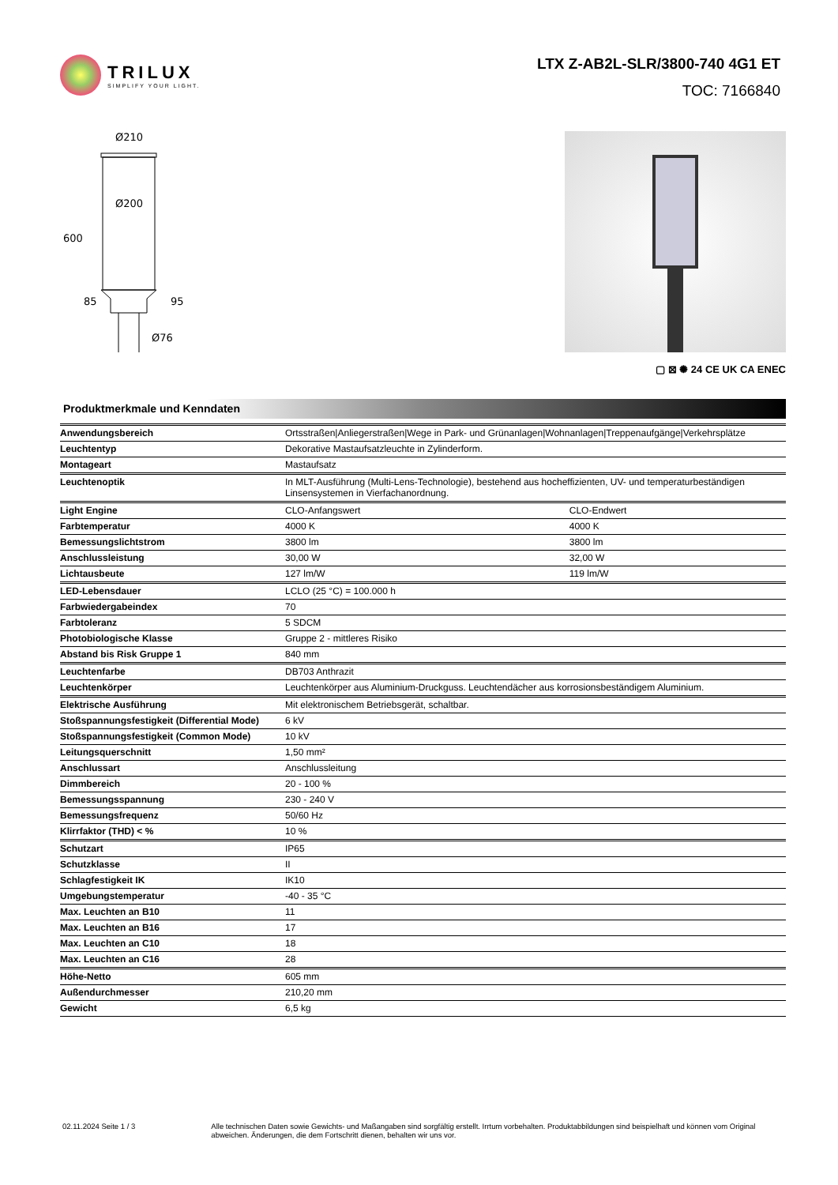TRILUX
SIMPLIFY YOUR LIGHT.
LTX Z-AB2L-SLR/3800-740 4G1 ET
TOC: 7166840
Ø210
Ø200
600
85
95
Ø76
▢ ⊠ ✺ 24 CE UK CA ENEC
Produktmerkmale und Kenndaten
| Anwendungsbereich | Ortsstraßen/Anliegerstraßen/Wege in Park- und Grünanlagen/Wohnanlagen/Treppenaufgänge/Verkehrsplätze | |
| Leuchtentyp | Dekorative Mastaufsatzleuchte in Zylinderform. | |
| Montageart | Mastaufsatz | |
| Leuchtenoptik | In MLT-Ausführung (Multi-Lens-Technologie), bestehend aus hocheffizienten, UV- und temperaturbeständigen Linsensystemen in Vierfachanordnung. | |
| Light Engine | CLO-Anfangswert | CLO-Endwert |
| Farbtemperatur | 4000 K | 4000 K |
| Bemessungslichtstrom | 3800 lm | 3800 lm |
| Anschlussleistung | 30,00 W | 32,00 W |
| Lichtausbeute | 127 lm/W | 119 lm/W |
| LED-Lebensdauer | LCLO (25 °C) = 100.000 h | |
| Farbwiedergabeindex | 70 | |
| Farbtoleranz | 5 SDCM | |
| Photobiologische Klasse | Gruppe 2 - mittleres Risiko | |
| Abstand bis Risk Gruppe 1 | 840 mm | |
| Leuchtenfarbe | DB703 Anthrazit | |
| Leuchtenkörper | Leuchtenkörper aus Aluminium-Druckguss. Leuchtendächer aus korrosionsbeständigem Aluminium. | |
| Elektrische Ausführung | Mit elektronischem Betriebsgerät, schaltbar. | |
| Stoßspannungsfestigkeit (Differential Mode) | 6 kV | |
| Stoßspannungsfestigkeit (Common Mode) | 10 kV | |
| Leitungsquerschnitt | 1,50 mm² | |
| Anschlussart | Anschlussleitung | |
| Dimmbereich | 20 - 100 % | |
| Bemessungsspannung | 230 - 240 V | |
| Bemessungsfrequenz | 50/60 Hz | |
| Klirrfaktor (THD) < % | 10 % | |
| Schutzart | IP65 | |
| Schutzklasse | II | |
| Schlagfestigkeit IK | IK10 | |
| Umgebungstemperatur | -40 - 35 °C | |
| Max. Leuchten an B10 | 11 | |
| Max. Leuchten an B16 | 17 | |
| Max. Leuchten an C10 | 18 | |
| Max. Leuchten an C16 | 28 | |
| Höhe-Netto | 605 mm | |
| Außendurchmesser | 210,20 mm | |
| Gewicht | 6,5 kg | |
02.11.2024 Seite 1 / 3 Alle technischen Daten sowie Gewichts- und Maßangaben sind sorgfältig erstellt. Irrtum vorbehalten. Produktabbildungen sind beispielhaft und können vom Original abweichen. Änderungen, die dem Fortschritt dienen, behalten wir uns vor.